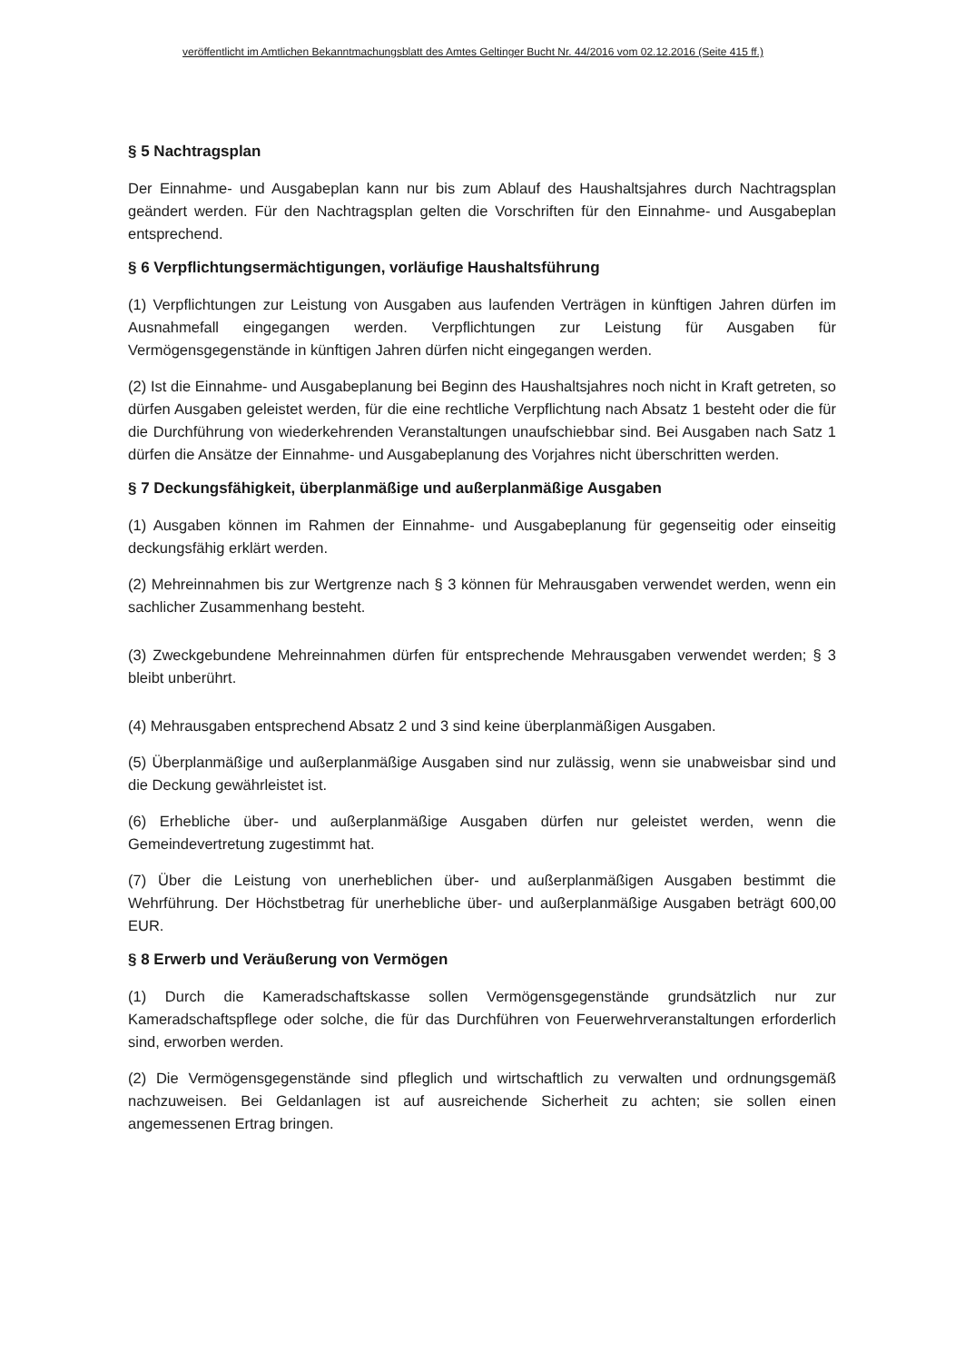veröffentlicht im Amtlichen Bekanntmachungsblatt des Amtes Geltinger Bucht Nr. 44/2016 vom 02.12.2016 (Seite 415 ff.)
§ 5 Nachtragsplan
Der Einnahme- und Ausgabeplan kann nur bis zum Ablauf des Haushaltsjahres durch Nachtragsplan geändert werden. Für den Nachtragsplan gelten die Vorschriften für den Einnahme- und Ausgabeplan entsprechend.
§ 6 Verpflichtungsermächtigungen, vorläufige Haushaltsführung
(1) Verpflichtungen zur Leistung von Ausgaben aus laufenden Verträgen in künftigen Jahren dürfen im Ausnahmefall eingegangen werden. Verpflichtungen zur Leistung für Ausgaben für Vermögensgegenstände in künftigen Jahren dürfen nicht eingegangen werden.
(2) Ist die Einnahme- und Ausgabeplanung bei Beginn des Haushaltsjahres noch nicht in Kraft getreten, so dürfen Ausgaben geleistet werden, für die eine rechtliche Verpflichtung nach Absatz 1 besteht oder die für die Durchführung von wiederkehrenden Veranstaltungen unaufschiebbar sind. Bei Ausgaben nach Satz 1 dürfen die Ansätze der Einnahme- und Ausgabeplanung des Vorjahres nicht überschritten werden.
§ 7 Deckungsfähigkeit, überplanmäßige und außerplanmäßige Ausgaben
(1) Ausgaben können im Rahmen der Einnahme- und Ausgabeplanung für gegenseitig oder einseitig deckungsfähig erklärt werden.
(2) Mehreinnahmen bis zur Wertgrenze nach § 3 können für Mehrausgaben verwendet werden, wenn ein sachlicher Zusammenhang besteht.
(3) Zweckgebundene Mehreinnahmen dürfen für entsprechende Mehrausgaben verwendet werden; § 3 bleibt unberührt.
(4) Mehrausgaben entsprechend Absatz 2 und 3 sind keine überplanmäßigen Ausgaben.
(5) Überplanmäßige und außerplanmäßige Ausgaben sind nur zulässig, wenn sie unabweisbar sind und die Deckung gewährleistet ist.
(6) Erhebliche über- und außerplanmäßige Ausgaben dürfen nur geleistet werden, wenn die Gemeindevertretung zugestimmt hat.
(7) Über die Leistung von unerheblichen über- und außerplanmäßigen Ausgaben bestimmt die Wehrführung. Der Höchstbetrag für unerhebliche über- und außerplanmäßige Ausgaben beträgt 600,00 EUR.
§ 8 Erwerb und Veräußerung von Vermögen
(1) Durch die Kameradschaftskasse sollen Vermögensgegenstände grundsätzlich nur zur Kameradschaftspflege oder solche, die für das Durchführen von Feuerwehrveranstaltungen erforderlich sind, erworben werden.
(2) Die Vermögensgegenstände sind pfleglich und wirtschaftlich zu verwalten und ordnungsgemäß nachzuweisen. Bei Geldanlagen ist auf ausreichende Sicherheit zu achten; sie sollen einen angemessenen Ertrag bringen.